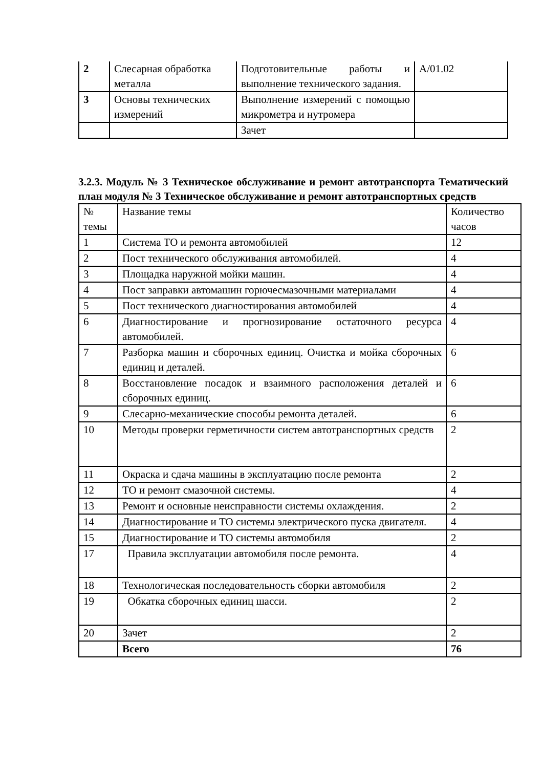| 2 | Слесарная обработка металла | Подготовительные работы и выполнение технического задания. | А/01.02 |
| 3 | Основы технических измерений | Выполнение измерений с помощью микрометра и нутромера | |
| | | Зачет | |
3.2.3. Модуль № 3 Техническое обслуживание и ремонт автотранспорта Тематический план модуля № 3 Техническое обслуживание и ремонт автотранспортных средств
| № темы | Название темы | Количество часов |
| 1 | Система ТО и ремонта автомобилей | 12 |
| 2 | Пост технического обслуживания автомобилей. | 4 |
| 3 | Площадка наружной мойки машин. | 4 |
| 4 | Пост заправки автомашин горючесмазочными материалами | 4 |
| 5 | Пост технического диагностирования автомобилей | 4 |
| 6 | Диагностирование и прогнозирование остаточного ресурса автомобилей. | 4 |
| 7 | Разборка машин и сборочных единиц. Очистка и мойка сборочных единиц и деталей. | 6 |
| 8 | Восстановление посадок и взаимного расположения деталей и сборочных единиц. | 6 |
| 9 | Слесарно-механические способы ремонта деталей. | 6 |
| 10 | Методы проверки герметичности систем автотранспортных средств | 2 |
| 11 | Окраска и сдача машины в эксплуатацию после ремонта | 2 |
| 12 | ТО и ремонт смазочной системы. | 4 |
| 13 | Ремонт и основные неисправности системы охлаждения. | 2 |
| 14 | Диагностирование и ТО системы электрического пуска двигателя. | 4 |
| 15 | Диагностирование и ТО системы автомобиля | 2 |
| 17 | Правила эксплуатации автомобиля после ремонта. | 4 |
| 18 | Технологическая последовательность сборки автомобиля | 2 |
| 19 | Обкатка сборочных единиц шасси. | 2 |
| 20 | Зачет | 2 |
| | Всего | 76 |